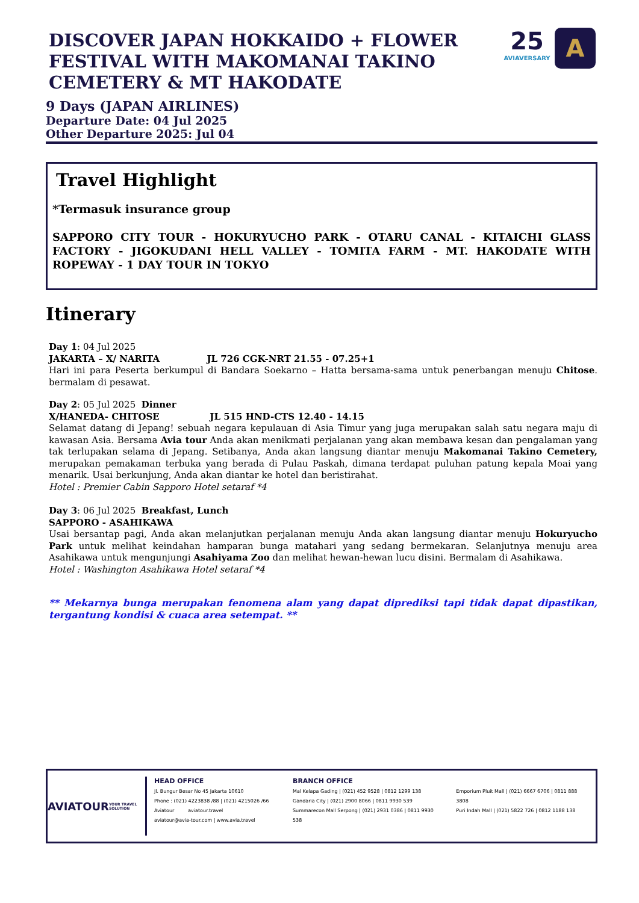25
AVIAVERSARY
A
DISCOVER JAPAN HOKKAIDO + FLOWER FESTIVAL WITH MAKOMANAI TAKINO CEMETERY & MT HAKODATE
9 Days (JAPAN AIRLINES)
Departure Date: 04 Jul 2025
Other Departure 2025: Jul 04
Travel Highlight
*Termasuk insurance group
SAPPORO CITY TOUR - HOKURYUCHO PARK - OTARU CANAL - KITAICHI GLASS FACTORY - JIGOKUDANI HELL VALLEY - TOMITA FARM - MT. HAKODATE WITH ROPEWAY - 1 DAY TOUR IN TOKYO
Itinerary
Day 1: 04 Jul 2025
JAKARTA – X/ NARITA JL 726 CGK-NRT 21.55 - 07.25+1
Hari ini para Peserta berkumpul di Bandara Soekarno – Hatta bersama-sama untuk penerbangan menuju Chitose. bermalam di pesawat.
Day 2: 05 Jul 2025 Dinner
X/HANEDA- CHITOSE JL 515 HND-CTS 12.40 - 14.15
Selamat datang di Jepang! sebuah negara kepulauan di Asia Timur yang juga merupakan salah satu negara maju di kawasan Asia. Bersama Avia tour Anda akan menikmati perjalanan yang akan membawa kesan dan pengalaman yang tak terlupakan selama di Jepang. Setibanya, Anda akan langsung diantar menuju Makomanai Takino Cemetery, merupakan pemakaman terbuka yang berada di Pulau Paskah, dimana terdapat puluhan patung kepala Moai yang menarik. Usai berkunjung, Anda akan diantar ke hotel dan beristirahat.
Hotel : Premier Cabin Sapporo Hotel setaraf *4
Day 3: 06 Jul 2025 Breakfast, Lunch
SAPPORO - ASAHIKAWA
Usai bersantap pagi, Anda akan melanjutkan perjalanan menuju Anda akan langsung diantar menuju Hokuryucho Park untuk melihat keindahan hamparan bunga matahari yang sedang bermekaran. Selanjutnya menuju area Asahikawa untuk mengunjungi Asahiyama Zoo dan melihat hewan-hewan lucu disini. Bermalam di Asahikawa.
Hotel : Washington Asahikawa Hotel setaraf *4
** Mekarnya bunga merupakan fenomena alam yang dapat diprediksi tapi tidak dapat dipastikan, tergantung kondisi & cuaca area setempat. **
AVIATOUR
YOUR TRAVEL SOLUTION
HEAD OFFICE
Jl. Bungur Besar No 45 Jakarta 10610
Phone : (021) 4223838 /88 | (021) 4215026 /66
Aviatour aviatour.travel
aviatour@avia-tour.com | www.avia.travel
BRANCH OFFICE
Mal Kelapa Gading | (021) 452 9528 | 0812 1299 138
Gandaria City | (021) 2900 8066 | 0811 9930 539
Summarecon Mall Serpong | (021) 2931 0386 | 0811 9930 538
Emporium Pluit Mall | (021) 6667 6706 | 0811 888 3808
Puri Indah Mall | (021) 5822 726 | 0812 1188 138